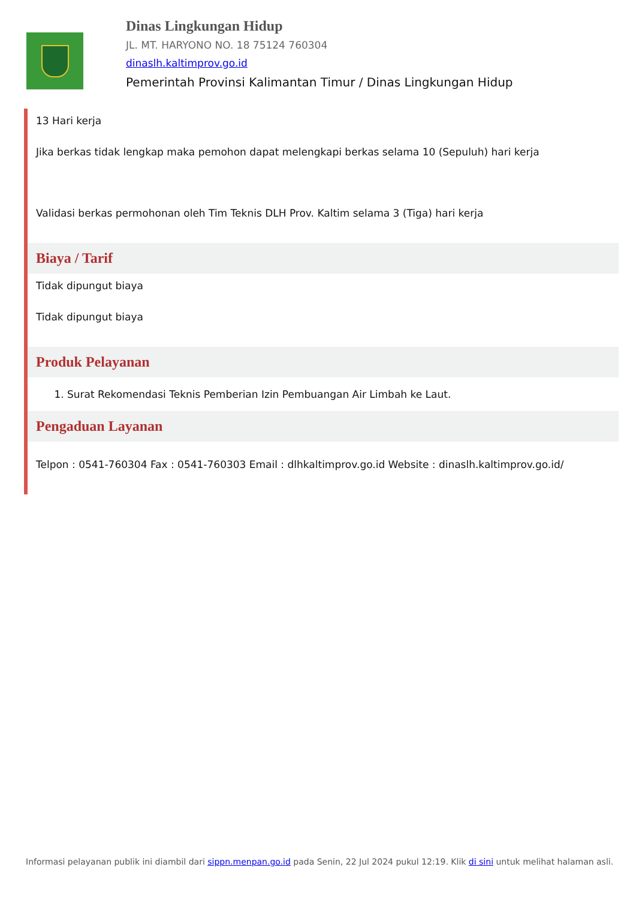Dinas Lingkungan Hidup
JL. MT. HARYONO NO. 18 75124 760304
dinaslh.kaltimprov.go.id
Pemerintah Provinsi Kalimantan Timur / Dinas Lingkungan Hidup
13 Hari kerja
Jika berkas tidak lengkap maka pemohon dapat melengkapi berkas selama 10 (Sepuluh) hari kerja
Validasi berkas permohonan oleh Tim Teknis DLH Prov. Kaltim selama 3 (Tiga) hari kerja
Biaya / Tarif
Tidak dipungut biaya
Tidak dipungut biaya
Produk Pelayanan
1. Surat Rekomendasi Teknis Pemberian Izin Pembuangan Air Limbah ke Laut.
Pengaduan Layanan
Telpon : 0541-760304 Fax : 0541-760303 Email : dlhkaltimprov.go.id Website : dinaslh.kaltimprov.go.id/
Informasi pelayanan publik ini diambil dari sippn.menpan.go.id pada Senin, 22 Jul 2024 pukul 12:19. Klik di sini untuk melihat halaman asli.